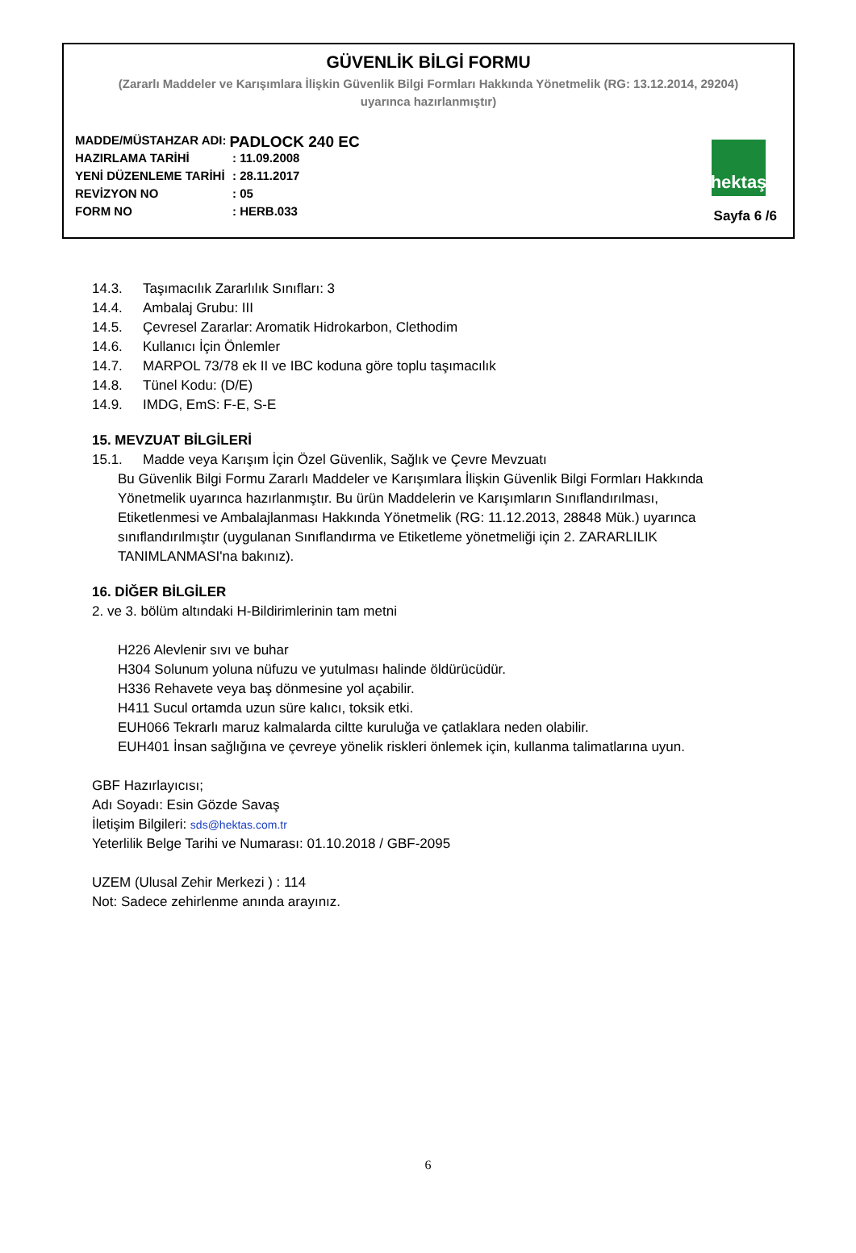GÜVENLİK BİLGİ FORMU
(Zararlı Maddeler ve Karışımlara İlişkin Güvenlik Bilgi Formları Hakkında Yönetmelik (RG: 13.12.2014, 29204)
uyarınca hazırlanmıştır)
MADDE/MÜSTAHZAR ADI: PADLOCK 240 EC
HAZIRLAMA TARİHİ: 11.09.2008
YENİ DÜZENLEME TARİHİ: 28.11.2017
REVİZYON NO: 05
FORM NO: HERB.033
hektaş
Sayfa 6 /6
14.3. Taşımacılık Zararlılık Sınıfları: 3
14.4. Ambalaj Grubu: III
14.5. Çevresel Zararlar: Aromatik Hidrokarbon, Clethodim
14.6. Kullanıcı İçin Önlemler
14.7. MARPOL 73/78 ek II ve IBC koduna göre toplu taşımacılık
14.8. Tünel Kodu: (D/E)
14.9. IMDG, EmS: F-E, S-E
15. MEVZUAT BİLGİLERİ
15.1. Madde veya Karışım İçin Özel Güvenlik, Sağlık ve Çevre Mevzuatı
Bu Güvenlik Bilgi Formu Zararlı Maddeler ve Karışımlara İlişkin Güvenlik Bilgi Formları Hakkında Yönetmelik uyarınca hazırlanmıştır. Bu ürün Maddelerin ve Karışımların Sınıflandırılması, Etiketlenmesi ve Ambalajlanması Hakkında Yönetmelik (RG: 11.12.2013, 28848 Mük.) uyarınca sınıflandırılmıştır (uygulanan Sınıflandırma ve Etiketleme yönetmeliği için 2. ZARARLILIK TANIMLANMASI'na bakınız).
16. DİĞER BİLGİLER
2. ve 3. bölüm altındaki H-Bildirimlerinin tam metni
H226 Alevlenir sıvı ve buhar
H304 Solunum yoluna nüfuzu ve yutulması halinde öldürücüdür.
H336 Rehavete veya baş dönmesine yol açabilir.
H411 Sucul ortamda uzun süre kalıcı, toksik etki.
EUH066 Tekrarlı maruz kalmalarda ciltte kuruluğa ve çatlaklara neden olabilir.
EUH401 İnsan sağlığına ve çevreye yönelik riskleri önlemek için, kullanma talimatlarına uyun.
GBF Hazırlayıcısı;
Adı Soyadı: Esin Gözde Savaş
İletişim Bilgileri: sds@hektas.com.tr
Yeterlilik Belge Tarihi ve Numarası: 01.10.2018 / GBF-2095
UZEM (Ulusal Zehir Merkezi ) : 114
Not: Sadece zehirlenme anında arayınız.
6